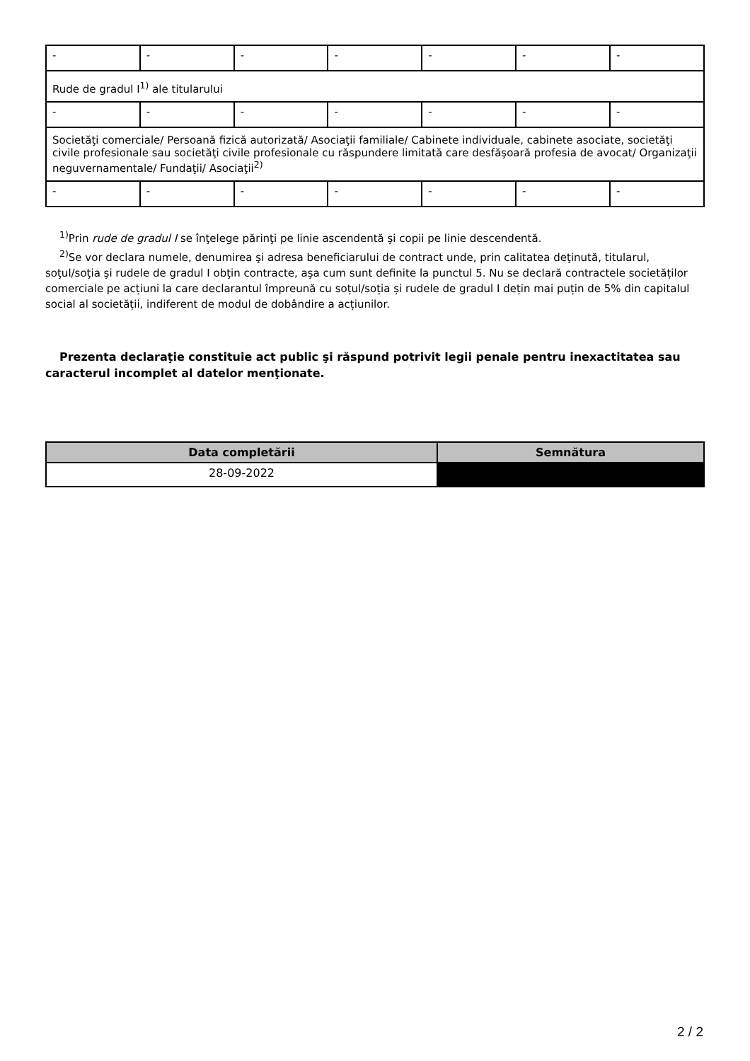| - | - | - | - | - | - | - |
| Rude de gradul I<sup>1)</sup> ale titularului | | | | | | |
| - | - | - | - | - | - | - |
| Societăţi comerciale/ Persoană fizică autorizată/ Asociaţii familiale/ Cabinete individuale, cabinete asociate, societăţi civile profesionale sau societăţi civile profesionale cu răspundere limitată care desfăşoară profesia de avocat/ Organizaţii neguvernamentale/ Fundaţii/ Asociaţii<sup>2)</sup> | | | | | | |
| - | - | - | - | - | - | - |
<sup>1)</sup> Prin rude de gradul I se înţelege părinţi pe linie ascendentă şi copii pe linie descendentă.
<sup>2)</sup> Se vor declara numele, denumirea şi adresa beneficiarului de contract unde, prin calitatea deţinută, titularul, soţul/soţia şi rudele de gradul I obţin contracte, aşa cum sunt definite la punctul 5. Nu se declară contractele societăților comerciale pe acțiuni la care declarantul împreună cu soțul/soția și rudele de gradul I dețin mai puțin de 5% din capitalul social al societății, indiferent de modul de dobândire a acțiunilor.
Prezenta declaraţie constituie act public şi răspund potrivit legii penale pentru inexactitatea sau caracterul incomplet al datelor menţionate.
| Data completării | Semnătura |
| --- | --- |
| 28-09-2022 | |
2 / 2